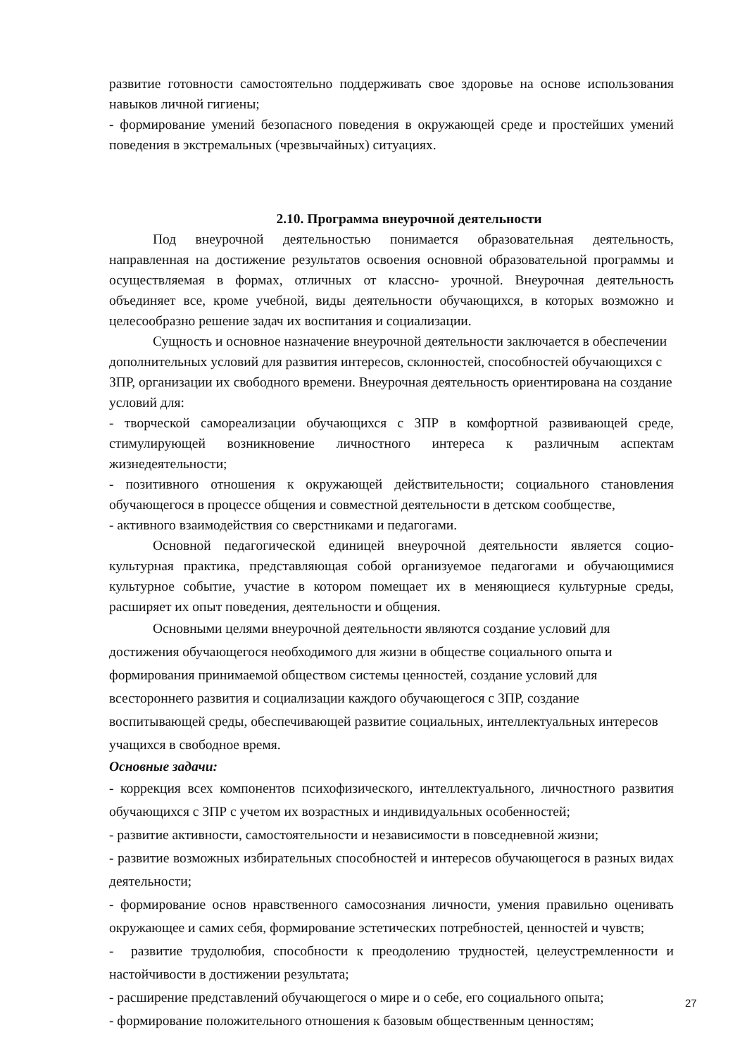развитие готовности самостоятельно поддерживать свое здоровье на основе использования навыков личной гигиены;
- формирование умений безопасного поведения в окружающей среде и простейших умений поведения в экстремальных (чрезвычайных) ситуациях.
2.10. Программа внеурочной деятельности
Под внеурочной деятельностью понимается образовательная деятельность, направленная на достижение результатов освоения основной образовательной программы и осуществляемая в формах, отличных от классно- урочной. Внеурочная деятельность объединяет все, кроме учебной, виды деятельности обучающихся, в которых возможно и целесообразно решение задач их воспитания и социализации.
Сущность и основное назначение внеурочной деятельности заключается в обеспечении дополнительных условий для развития интересов, склонностей, способностей обучающихся с ЗПР, организации их свободного времени. Внеурочная деятельность ориентирована на создание условий для:
- творческой самореализации обучающихся с ЗПР в комфортной развивающей среде, стимулирующей возникновение личностного интереса к различным аспектам жизнедеятельности;
- позитивного отношения к окружающей действительности; социального становления обучающегося в процессе общения и совместной деятельности в детском сообществе,
- активного взаимодействия со сверстниками и педагогами.
Основной педагогической единицей внеурочной деятельности является социо-культурная практика, представляющая собой организуемое педагогами и обучающимися культурное событие, участие в котором помещает их в меняющиеся культурные среды, расширяет их опыт поведения, деятельности и общения.
Основными целями внеурочной деятельности являются создание условий для достижения обучающегося необходимого для жизни в обществе социального опыта и формирования принимаемой обществом системы ценностей, создание условий для всестороннего развития и социализации каждого обучающегося с ЗПР, создание воспитывающей среды, обеспечивающей развитие социальных, интеллектуальных интересов учащихся в свободное время.
Основные задачи:
- коррекция всех компонентов психофизического, интеллектуального, личностного развития обучающихся с ЗПР с учетом их возрастных и индивидуальных особенностей;
- развитие активности, самостоятельности и независимости в повседневной жизни;
- развитие возможных избирательных способностей и интересов обучающегося в разных видах деятельности;
- формирование основ нравственного самосознания личности, умения правильно оценивать окружающее и самих себя, формирование эстетических потребностей, ценностей и чувств;
- развитие трудолюбия, способности к преодолению трудностей, целеустремленности и настойчивости в достижении результата;
- расширение представлений обучающегося о мире и о себе, его социального опыта;
- формирование положительного отношения к базовым общественным ценностям;
27